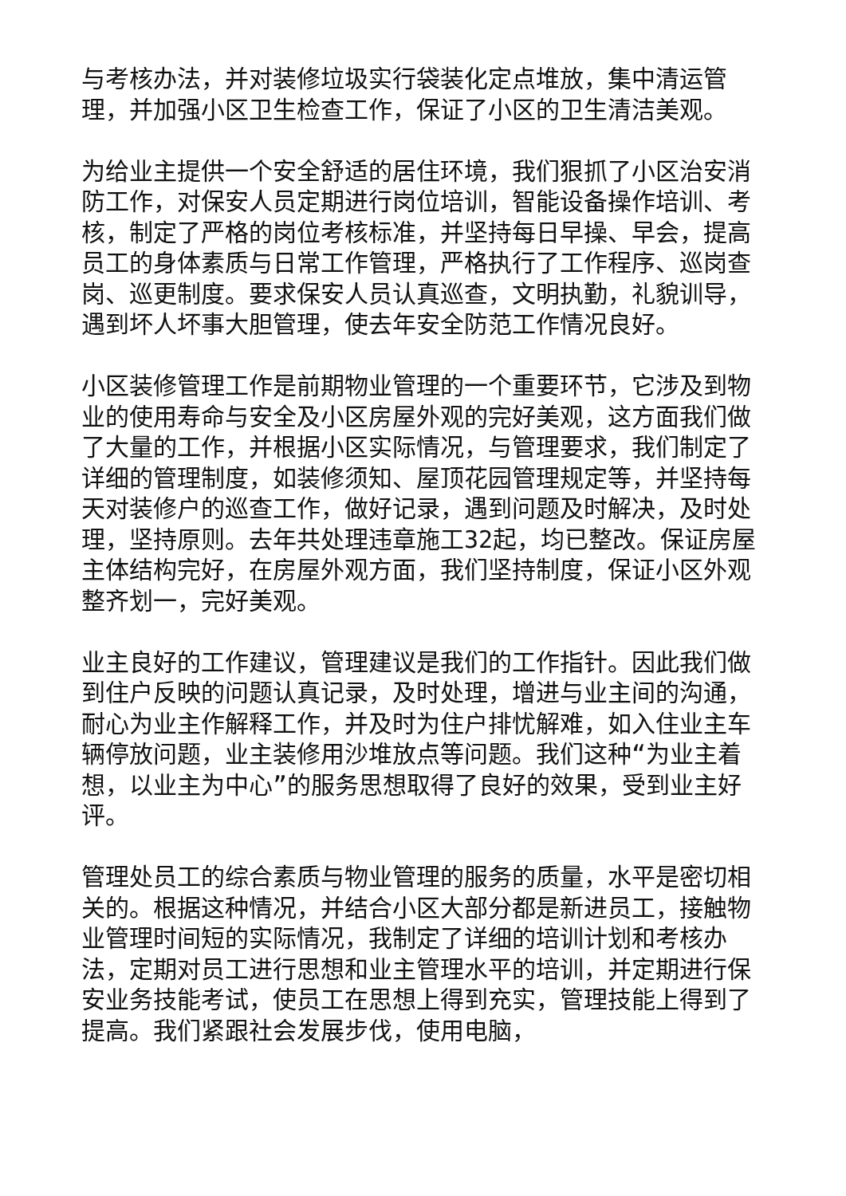与考核办法，并对装修垃圾实行袋装化定点堆放，集中清运管理，并加强小区卫生检查工作，保证了小区的卫生清洁美观。
为给业主提供一个安全舒适的居住环境，我们狠抓了小区治安消防工作，对保安人员定期进行岗位培训，智能设备操作培训、考核，制定了严格的岗位考核标准，并坚持每日早操、早会，提高员工的身体素质与日常工作管理，严格执行了工作程序、巡岗查岗、巡更制度。要求保安人员认真巡查，文明执勤，礼貌训导，遇到坏人坏事大胆管理，使去年安全防范工作情况良好。
小区装修管理工作是前期物业管理的一个重要环节，它涉及到物业的使用寿命与安全及小区房屋外观的完好美观，这方面我们做了大量的工作，并根据小区实际情况，与管理要求，我们制定了详细的管理制度，如装修须知、屋顶花园管理规定等，并坚持每天对装修户的巡查工作，做好记录，遇到问题及时解决，及时处理，坚持原则。去年共处理违章施工32起，均已整改。保证房屋主体结构完好，在房屋外观方面，我们坚持制度，保证小区外观整齐划一，完好美观。
业主良好的工作建议，管理建议是我们的工作指针。因此我们做到住户反映的问题认真记录，及时处理，增进与业主间的沟通，耐心为业主作解释工作，并及时为住户排忧解难，如入住业主车辆停放问题，业主装修用沙堆放点等问题。我们这种“为业主着想，以业主为中心”的服务思想取得了良好的效果，受到业主好评。
管理处员工的综合素质与物业管理的服务的质量，水平是密切相关的。根据这种情况，并结合小区大部分都是新进员工，接触物业管理时间短的实际情况，我制定了详细的培训计划和考核办法，定期对员工进行思想和业主管理水平的培训，并定期进行保安业务技能考试，使员工在思想上得到充实，管理技能上得到了提高。我们紧跟社会发展步伐，使用电脑，